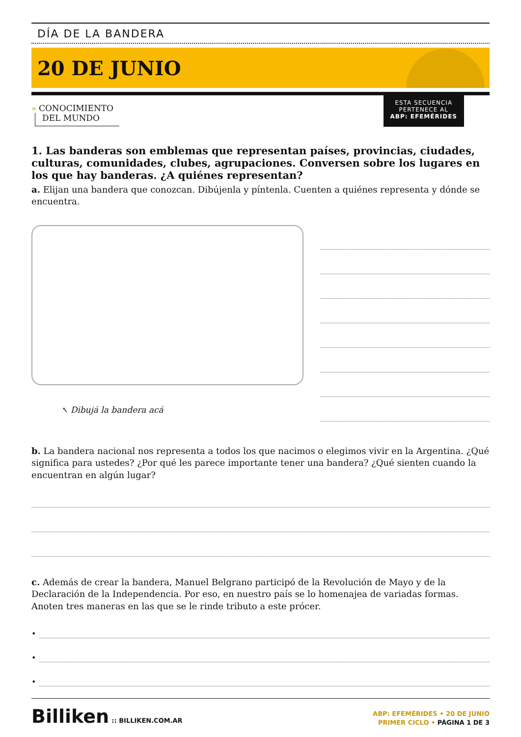DÍA DE LA BANDERA
20 DE JUNIO
» CONOCIMIENTO
DEL MUNDO
ESTA SECUENCIA
PERTENECE AL
ABP: EFEMÉRIDES
1. Las banderas son emblemas que representan países, provincias, ciudades, culturas, comunidades, clubes, agrupaciones. Conversen sobre los lugares en los que hay banderas. ¿A quiénes representan?
a. Elijan una bandera que conozcan. Dibújenla y píntenla. Cuenten a quiénes representa y dónde se encuentra.
↖ Dibujá la bandera acá
b. La bandera nacional nos representa a todos los que nacimos o elegimos vivir en la Argentina. ¿Qué significa para ustedes? ¿Por qué les parece importante tener una bandera? ¿Qué sienten cuando la encuentran en algún lugar?
c. Además de crear la bandera, Manuel Belgrano participó de la Revolución de Mayo y de la Declaración de la Independencia. Por eso, en nuestro país se lo homenajea de variadas formas. Anoten tres maneras en las que se le rinde tributo a este prócer.
•
•
•
Billiken :: BILLIKEN.COM.AR
ABP: EFEMÉRIDES • 20 DE JUNIO
PRIMER CICLO • PÁGINA 1 DE 3